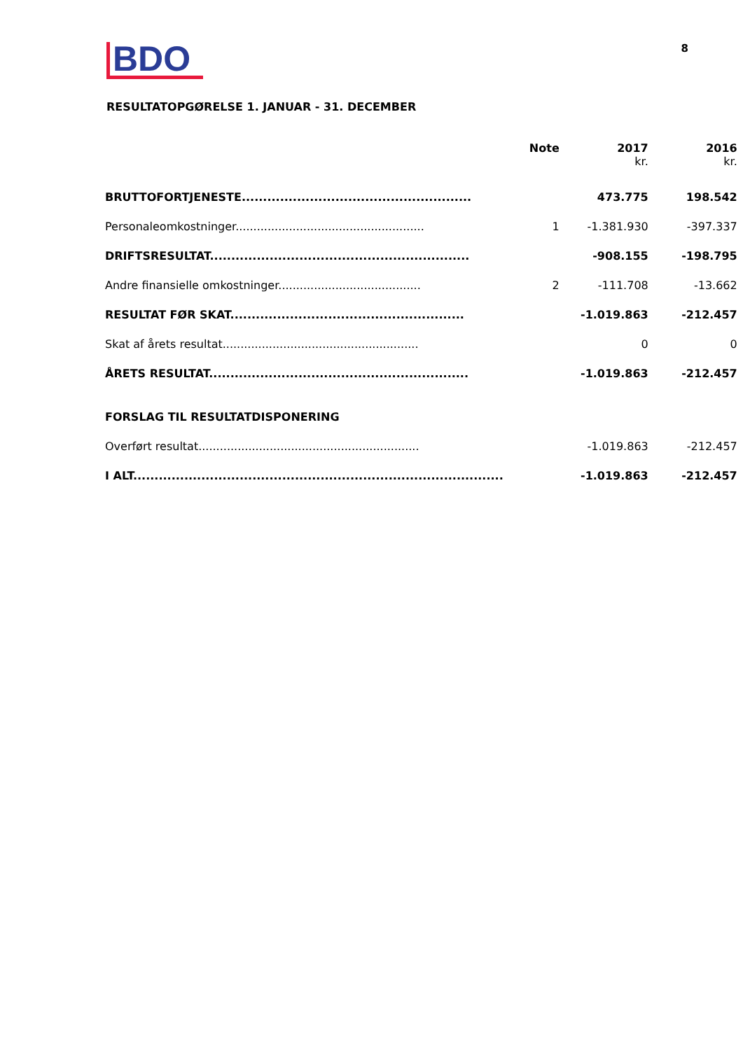BDO
8
RESULTATOPGØRELSE 1. JANUAR - 31. DECEMBER
| | Note | 2017 kr. | 2016 kr. |
| --- | --- | --- | --- |
| BRUTTOFORTJENESTE...................................................... | | 473.775 | 198.542 |
| Personaleomkostninger..................................................... | 1 | -1.381.930 | -397.337 |
| DRIFTSRESULTAT............................................................. | | -908.155 | -198.795 |
| Andre finansielle omkostninger........................................ | 2 | -111.708 | -13.662 |
| RESULTAT FØR SKAT....................................................... | | -1.019.863 | -212.457 |
| Skat af årets resultat....................................................... | | 0 | 0 |
| ÅRETS RESULTAT............................................................. | | -1.019.863 | -212.457 |
| FORSLAG TIL RESULTATDISPONERING | | | |
| Overført resultat.............................................................. | | -1.019.863 | -212.457 |
| I ALT....................................................................................... | | -1.019.863 | -212.457 |